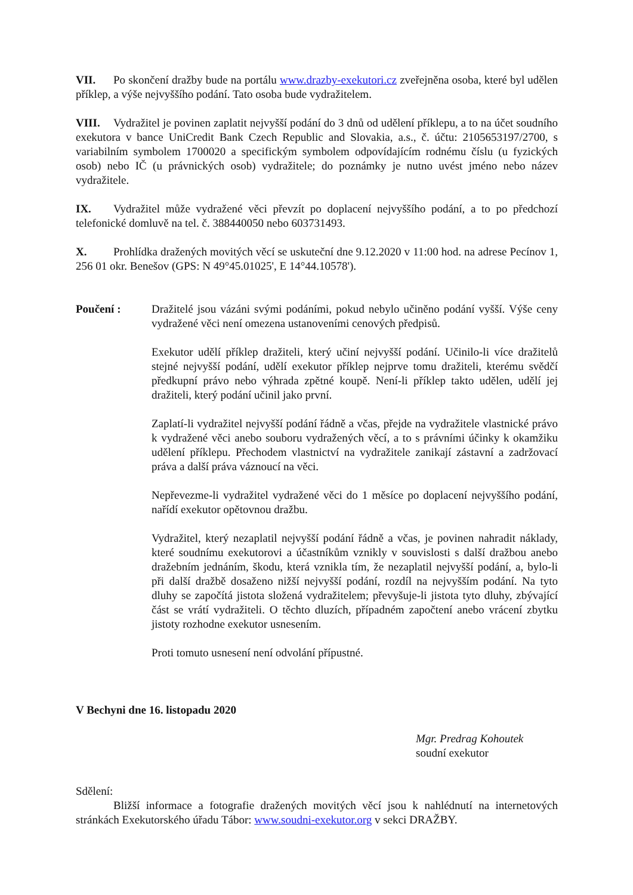VII. Po skončení dražby bude na portálu www.drazby-exekutori.cz zveřejněna osoba, které byl udělen příklep, a výše nejvyššího podání. Tato osoba bude vydražitelem.
VIII. Vydražitel je povinen zaplatit nejvyšší podání do 3 dnů od udělení příklepu, a to na účet soudního exekutora v bance UniCredit Bank Czech Republic and Slovakia, a.s., č. účtu: 2105653197/2700, s variabilním symbolem 1700020 a specifickým symbolem odpovídajícím rodnému číslu (u fyzických osob) nebo IČ (u právnických osob) vydražitele; do poznámky je nutno uvést jméno nebo název vydražitele.
IX. Vydražitel může vydražené věci převzít po doplacení nejvyššího podání, a to po předchozí telefonické domluvě na tel. č. 388440050 nebo 603731493.
X. Prohlídka dražených movitých věcí se uskuteční dne 9.12.2020 v 11:00 hod. na adrese Pecínov 1, 256 01 okr. Benešov (GPS: N 49°45.01025', E 14°44.10578').
Poučení : Dražitelé jsou vázáni svými podáními, pokud nebylo učiněno podání vyšší. Výše ceny vydražené věci není omezena ustanoveními cenových předpisů.
Exekutor udělí příklep dražiteli, který učiní nejvyšší podání. Učinilo-li více dražitelů stejné nejvyšší podání, udělí exekutor příklep nejprve tomu dražiteli, kterému svědčí předkupní právo nebo výhrada zpětné koupě. Není-li příklep takto udělen, udělí jej dražiteli, který podání učinil jako první.
Zaplatí-li vydražitel nejvyšší podání řádně a včas, přejde na vydražitele vlastnické právo k vydražené věci anebo souboru vydražených věcí, a to s právními účinky k okamžiku udělení příklepu. Přechodem vlastnictví na vydražitele zanikají zástavní a zadržovací práva a další práva váznoucí na věci.
Nepřevezme-li vydražitel vydražené věci do 1 měsíce po doplacení nejvyššího podání, nařídí exekutor opětovnou dražbu.
Vydražitel, který nezaplatil nejvyšší podání řádně a včas, je povinen nahradit náklady, které soudnímu exekutorovi a účastníkům vznikly v souvislosti s další dražbou anebo dražebním jednáním, škodu, která vznikla tím, že nezaplatil nejvyšší podání, a, bylo-li při další dražbě dosaženo nižší nejvyšší podání, rozdíl na nejvyšším podání. Na tyto dluhy se započítá jistota složená vydražitelem; převyšuje-li jistota tyto dluhy, zbývající část se vrátí vydražiteli. O těchto dluzích, případném započtení anebo vrácení zbytku jistoty rozhodne exekutor usnesením.
Proti tomuto usnesení není odvolání přípustné.
V Bechyni dne 16. listopadu 2020
Mgr. Predrag Kohoutek
soudní exekutor
Sdělení:
Bližší informace a fotografie dražených movitých věcí jsou k nahlédnutí na internetových stránkách Exekutorského úřadu Tábor: www.soudni-exekutor.org v sekci DRAŽBY.